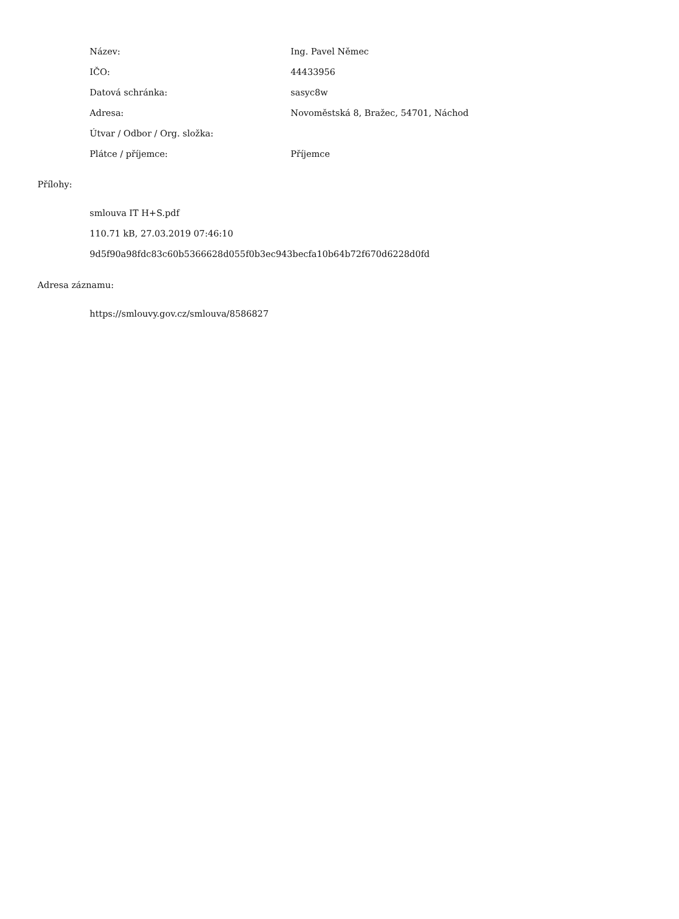| Název: | Ing. Pavel Němec |
| IČO: | 44433956 |
| Datová schránka: | sasyc8w |
| Adresa: | Novoměstská 8, Bražec, 54701, Náchod |
| Útvar / Odbor / Org. složka: | |
| Plátce / příjemce: | Příjemce |
Přílohy:
smlouva IT H+S.pdf
110.71 kB, 27.03.2019 07:46:10
9d5f90a98fdc83c60b5366628d055f0b3ec943becfa10b64b72f670d6228d0fd
Adresa záznamu:
https://smlouvy.gov.cz/smlouva/8586827